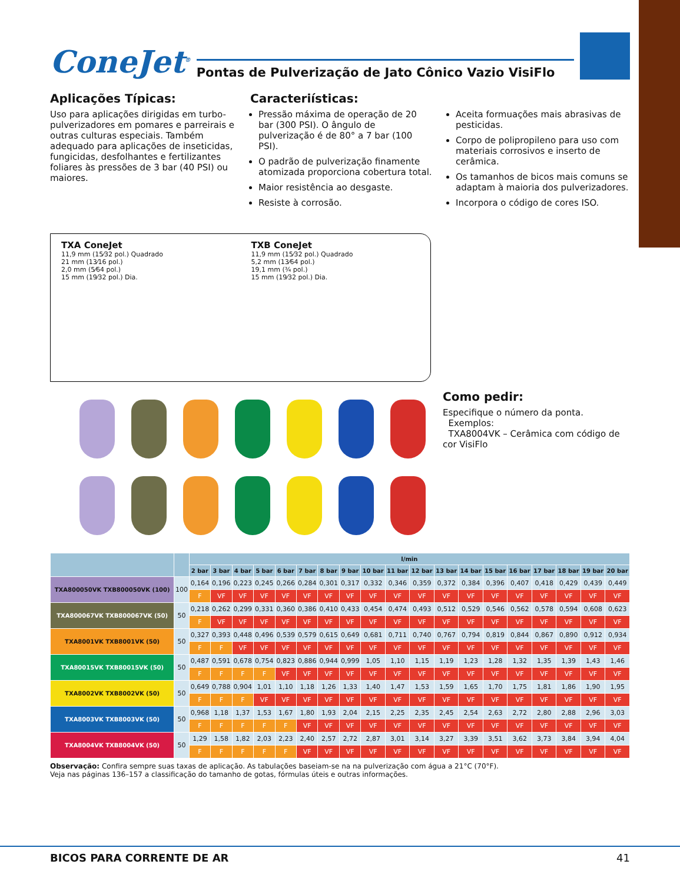ConeJet<sup>®</sup> Pontas de Pulverização de Jato Cônico Vazio VisiFlo
Aplicações Típicas:
Uso para aplicações dirigidas em turbo-pulverizadores em pomares e parreirais e outras culturas especiais. Também adequado para aplicações de inseticidas, fungicidas, desfolhantes e fertilizantes foliares às pressões de 3 bar (40 PSI) ou maiores.
Caracteriísticas:
Pressão máxima de operação de 20 bar (300 PSI). O ângulo de pulverização é de 80° a 7 bar (100 PSI).
O padrão de pulverização finamente atomizada proporciona cobertura total.
Maior resistência ao desgaste.
Resiste à corrosão.
Aceita formuações mais abrasivas de pesticidas.
Corpo de polipropileno para uso com materiais corrosivos e inserto de cerâmica.
Os tamanhos de bicos mais comuns se adaptam à maioria dos pulverizadores.
Incorpora o código de cores ISO.
TXA ConeJet
11,9 mm (15⁄32 pol.) Quadrado
21 mm (13⁄16 pol.)
2,0 mm (5⁄64 pol.)
15 mm (19⁄32 pol.) Dia.
TXB ConeJet
11,9 mm (15⁄32 pol.) Quadrado
5,2 mm (13⁄64 pol.)
19,1 mm (¾ pol.)
15 mm (19⁄32 pol.) Dia.
Como pedir:
Especifique o número da ponta.
Exemplos:
TXA8004VK – Cerâmica com código de cor VisiFlo
| | | l/min | | | | | | | | | | | | | | | | | | |
| --- | --- | --- | --- | --- | --- | --- | --- | --- | --- | --- | --- | --- | --- | --- | --- | --- | --- | --- | --- | --- |
| | | 2 bar | 3 bar | 4 bar | 5 bar | 6 bar | 7 bar | 8 bar | 9 bar | 10 bar | 11 bar | 12 bar | 13 bar | 14 bar | 15 bar | 16 bar | 17 bar | 18 bar | 19 bar | 20 bar |
| TXA800050VK TXB800050VK (100) | 100 | 0,164 | 0,196 | 0,223 | 0,245 | 0,266 | 0,284 | 0,301 | 0,317 | 0,332 | 0,346 | 0,359 | 0,372 | 0,384 | 0,396 | 0,407 | 0,418 | 0,429 | 0,439 | 0,449 |
| | | F | VF | VF | VF | VF | VF | VF | VF | VF | VF | VF | VF | VF | VF | VF | VF | VF | VF | VF |
| TXA800067VK TXB800067VK (50) | 50 | 0,218 | 0,262 | 0,299 | 0,331 | 0,360 | 0,386 | 0,410 | 0,433 | 0,454 | 0,474 | 0,493 | 0,512 | 0,529 | 0,546 | 0,562 | 0,578 | 0,594 | 0,608 | 0,623 |
| | | F | VF | VF | VF | VF | VF | VF | VF | VF | VF | VF | VF | VF | VF | VF | VF | VF | VF | VF |
| TXA8001VK TXB8001VK (50) | 50 | 0,327 | 0,393 | 0,448 | 0,496 | 0,539 | 0,579 | 0,615 | 0,649 | 0,681 | 0,711 | 0,740 | 0,767 | 0,794 | 0,819 | 0,844 | 0,867 | 0,890 | 0,912 | 0,934 |
| | | F | F | VF | VF | VF | VF | VF | VF | VF | VF | VF | VF | VF | VF | VF | VF | VF | VF | VF |
| TXA80015VK TXB80015VK (50) | 50 | 0,487 | 0,591 | 0,678 | 0,754 | 0,823 | 0,886 | 0,944 | 0,999 | 1,05 | 1,10 | 1,15 | 1,19 | 1,23 | 1,28 | 1,32 | 1,35 | 1,39 | 1,43 | 1,46 |
| | | F | F | F | F | VF | VF | VF | VF | VF | VF | VF | VF | VF | VF | VF | VF | VF | VF | VF |
| TXA8002VK TXB8002VK (50) | 50 | 0,649 | 0,788 | 0,904 | 1,01 | 1,10 | 1,18 | 1,26 | 1,33 | 1,40 | 1,47 | 1,53 | 1,59 | 1,65 | 1,70 | 1,75 | 1,81 | 1,86 | 1,90 | 1,95 |
| | | F | F | F | VF | VF | VF | VF | VF | VF | VF | VF | VF | VF | VF | VF | VF | VF | VF | VF |
| TXA8003VK TXB8003VK (50) | 50 | 0,968 | 1,18 | 1,37 | 1,53 | 1,67 | 1,80 | 1,93 | 2,04 | 2,15 | 2,25 | 2,35 | 2,45 | 2,54 | 2,63 | 2,72 | 2,80 | 2,88 | 2,96 | 3,03 |
| | | F | F | F | F | F | VF | VF | VF | VF | VF | VF | VF | VF | VF | VF | VF | VF | VF | VF |
| TXA8004VK TXB8004VK (50) | 50 | 1,29 | 1,58 | 1,82 | 2,03 | 2,23 | 2,40 | 2,57 | 2,72 | 2,87 | 3,01 | 3,14 | 3,27 | 3,39 | 3,51 | 3,62 | 3,73 | 3,84 | 3,94 | 4,04 |
| | | F | F | F | F | F | VF | VF | VF | VF | VF | VF | VF | VF | VF | VF | VF | VF | VF | VF |
Observação: Confira sempre suas taxas de aplicação. As tabulações baseiam-se na na pulverização com água a 21°C (70°F).
Veja nas páginas 136–157 a classificação do tamanho de gotas, fórmulas úteis e outras informações.
BICOS PARA CORRENTE DE AR 41